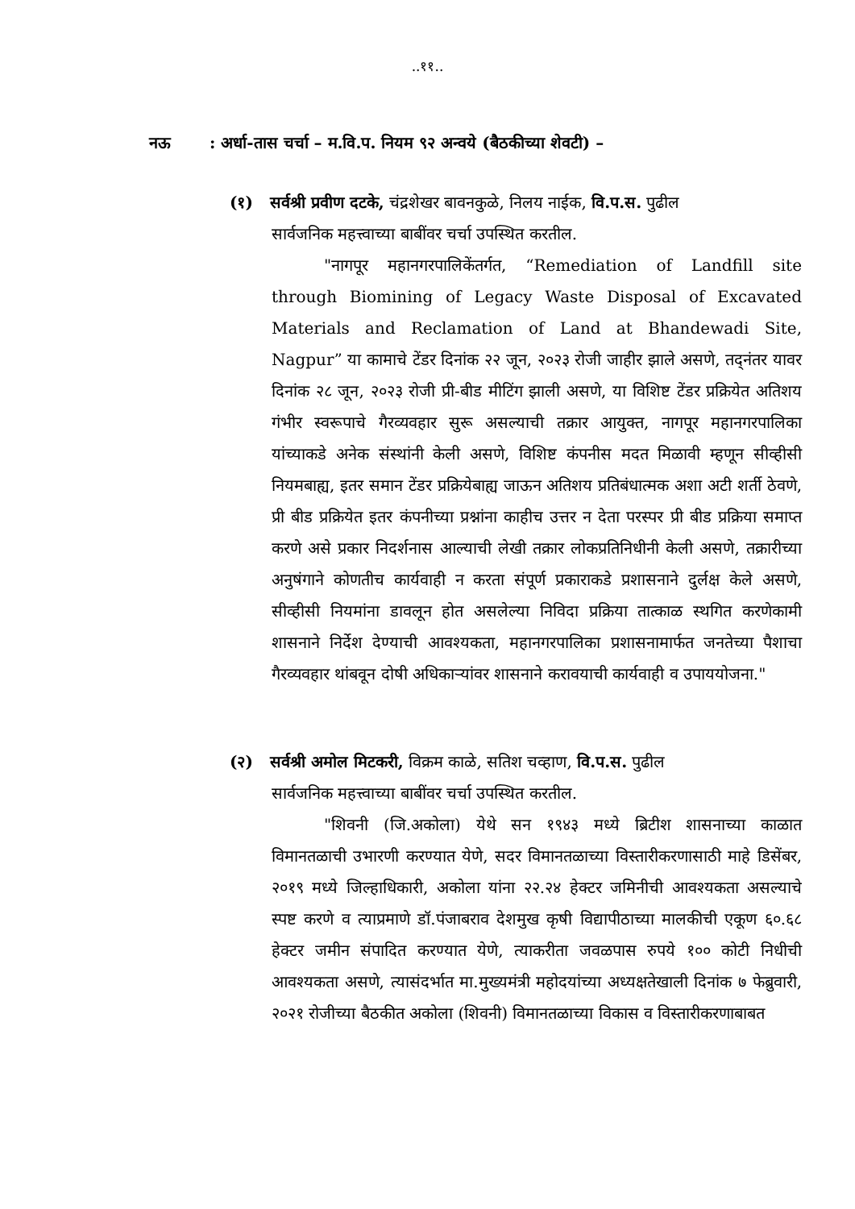..११..
नऊ: अर्धा-तास चर्चा – म.वि.प. नियम ९२ अन्वये (बैठकीच्या शेवटी) –
(१) सर्वश्री प्रवीण दटके, चंद्रशेखर बावनकुळे, निलय नाईक, वि.प.स. पुढील
सार्वजनिक महत्त्वाच्या बाबींवर चर्चा उपस्थित करतील.
"नागपूर महानगरपालिकेंतर्गत, “Remediation of Landfill site through Biomining of Legacy Waste Disposal of Excavated Materials and Reclamation of Land at Bhandewadi Site, Nagpur” या कामाचे टेंडर दिनांक २२ जून, २०२३ रोजी जाहीर झाले असणे, तद्नंतर यावर दिनांक २८ जून, २०२३ रोजी प्री-बीड मीटिंग झाली असणे, या विशिष्ट टेंडर प्रक्रियेत अतिशय गंभीर स्वरूपाचे गैरव्यवहार सुरू असल्याची तक्रार आयुक्त, नागपूर महानगरपालिका यांच्याकडे अनेक संस्थांनी केली असणे, विशिष्ट कंपनीस मदत मिळावी म्हणून सीव्हीसी नियमबाह्य, इतर समान टेंडर प्रक्रियेबाह्य जाऊन अतिशय प्रतिबंधात्मक अशा अटी शर्ती ठेवणे, प्री बीड प्रक्रियेत इतर कंपनीच्या प्रश्नांना काहीच उत्तर न देता परस्पर प्री बीड प्रक्रिया समाप्त करणे असे प्रकार निदर्शनास आल्याची लेखी तक्रार लोकप्रतिनिधीनी केली असणे, तक्रारीच्या अनुषंगाने कोणतीच कार्यवाही न करता संपूर्ण प्रकाराकडे प्रशासनाने दुर्लक्ष केले असणे, सीव्हीसी नियमांना डावलून होत असलेल्या निविदा प्रक्रिया तात्काळ स्थगित करणेकामी शासनाने निर्देश देण्याची आवश्यकता, महानगरपालिका प्रशासनामार्फत जनतेच्या पैशाचा गैरव्यवहार थांबवून दोषी अधिकाऱ्यांवर शासनाने करावयाची कार्यवाही व उपाययोजना."
(२) सर्वश्री अमोल मिटकरी, विक्रम काळे, सतिश चव्हाण, वि.प.स. पुढील
सार्वजनिक महत्त्वाच्या बाबींवर चर्चा उपस्थित करतील.
"शिवनी (जि.अकोला) येथे सन १९४३ मध्ये ब्रिटीश शासनाच्या काळात विमानतळाची उभारणी करण्यात येणे, सदर विमानतळाच्या विस्तारीकरणासाठी माहे डिसेंबर, २०१९ मध्ये जिल्हाधिकारी, अकोला यांना २२.२४ हेक्टर जमिनीची आवश्यकता असल्याचे स्पष्ट करणे व त्याप्रमाणे डॉ.पंजाबराव देशमुख कृषी विद्यापीठाच्या मालकीची एकूण ६०.६८ हेक्टर जमीन संपादित करण्यात येणे, त्याकरीता जवळपास रुपये १०० कोटी निधीची आवश्यकता असणे, त्यासंदर्भात मा.मुख्यमंत्री महोदयांच्या अध्यक्षतेखाली दिनांक ७ फेब्रुवारी, २०२१ रोजीच्या बैठकीत अकोला (शिवनी) विमानतळाच्या विकास व विस्तारीकरणाबाबत